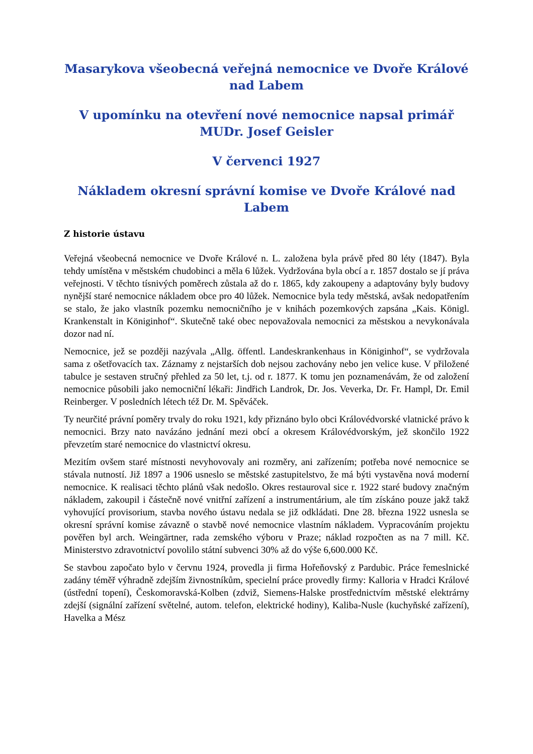Masarykova všeobecná veřejná nemocnice ve Dvoře Králové nad Labem
V upomínku na otevření nové nemocnice napsal primář MUDr. Josef Geisler
V červenci 1927
Nákladem okresní správní komise ve Dvoře Králové nad Labem
Z historie ústavu
Veřejná všeobecná nemocnice ve Dvoře Králové n. L. založena byla právě před 80 léty (1847). Byla tehdy umístěna v městském chudobinci a měla 6 lůžek. Vydržována byla obcí a r. 1857 dostalo se jí práva veřejnosti. V těchto tísnivých poměrech zůstala až do r. 1865, kdy zakoupeny a adaptovány byly budovy nynější staré nemocnice nákladem obce pro 40 lůžek. Nemocnice byla tedy městská, avšak nedopatřením se stalo, že jako vlastník pozemku nemocničního je v knihách pozemkových zapsána „Kais. Königl. Krankenstalt in Königinhof“. Skutečně také obec nepovažovala nemocnici za městskou a nevykonávala dozor nad ní.
Nemocnice, jež se později nazývala „Allg. öffentl. Landeskrankenhaus in Königinhof“, se vydržovala sama z ošetřovacích tax. Záznamy z nejstarších dob nejsou zachovány nebo jen velice kuse. V přiložené tabulce je sestaven stručný přehled za 50 let, t.j. od r. 1877. K tomu jen poznamenávám, že od založení nemocnice působili jako nemocniční lékaři: Jindřich Landrok, Dr. Jos. Veverka, Dr. Fr. Hampl, Dr. Emil Reinberger. V posledních létech též Dr. M. Spěváček.
Ty neurčité právní poměry trvaly do roku 1921, kdy přiznáno bylo obci Královédvorské vlatnické právo k nemocnici. Brzy nato navázáno jednání mezi obcí a okresem Královédvorským, jež skončilo 1922 převzetím staré nemocnice do vlastnictví okresu.
Mezitím ovšem staré místnosti nevyhovovaly ani rozměry, ani zařízením; potřeba nové nemocnice se stávala nutností. Již 1897 a 1906 usneslo se městské zastupitelstvo, že má býti vystavěna nová moderní nemocnice. K realisaci těchto plánů však nedošlo. Okres restauroval sice r. 1922 staré budovy značným nákladem, zakoupil i částečně nové vnitřní zařízení a instrumentárium, ale tím získáno pouze jakž takž vyhovující provisorium, stavba nového ústavu nedala se již odkládati. Dne 28. března 1922 usnesla se okresní správní komise závazně o stavbě nové nemocnice vlastním nákladem. Vypracováním projektu pověřen byl arch. Weingärtner, rada zemského výboru v Praze; náklad rozpočten as na 7 mill. Kč. Ministerstvo zdravotnictví povolilo státní subvenci 30% až do výše 6,600.000 Kč.
Se stavbou započato bylo v červnu 1924, provedla ji firma Hořeňovský z Pardubic. Práce řemeslnické zadány téměř výhradně zdejším živnostníkům, specielní práce provedly firmy: Kalloria v Hradci Králové (ústřední topení), Českomoravská-Kolben (zdviž, Siemens-Halske prostřednictvím městské elektrárny zdejší (signální zařízení světelné, autom. telefon, elektrické hodiny), Kaliba-Nusle (kuchyňské zařízení), Havelka a Mész